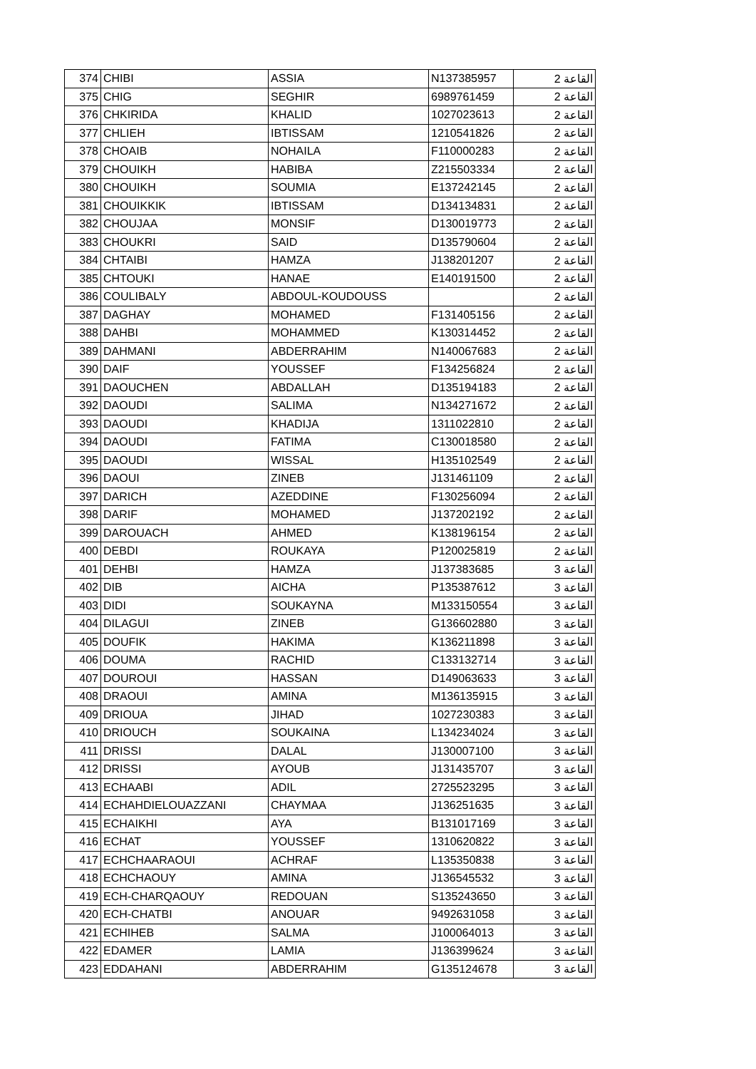| 374 | CHIBI | ASSIA | N137385957 | القاعة 2 |
| 375 | CHIG | SEGHIR | 6989761459 | القاعة 2 |
| 376 | CHKIRIDA | KHALID | 1027023613 | القاعة 2 |
| 377 | CHLIEH | IBTISSAM | 1210541826 | القاعة 2 |
| 378 | CHOAIB | NOHAILA | F110000283 | القاعة 2 |
| 379 | CHOUIKH | HABIBA | Z215503334 | القاعة 2 |
| 380 | CHOUIKH | SOUMIA | E137242145 | القاعة 2 |
| 381 | CHOUIKKIK | IBTISSAM | D134134831 | القاعة 2 |
| 382 | CHOUJAA | MONSIF | D130019773 | القاعة 2 |
| 383 | CHOUKRI | SAID | D135790604 | القاعة 2 |
| 384 | CHTAIBI | HAMZA | J138201207 | القاعة 2 |
| 385 | CHTOUKI | HANAE | E140191500 | القاعة 2 |
| 386 | COULIBALY | ABDOUL-KOUDOUSS | | القاعة 2 |
| 387 | DAGHAY | MOHAMED | F131405156 | القاعة 2 |
| 388 | DAHBI | MOHAMMED | K130314452 | القاعة 2 |
| 389 | DAHMANI | ABDERRAHIM | N140067683 | القاعة 2 |
| 390 | DAIF | YOUSSEF | F134256824 | القاعة 2 |
| 391 | DAOUCHEN | ABDALLAH | D135194183 | القاعة 2 |
| 392 | DAOUDI | SALIMA | N134271672 | القاعة 2 |
| 393 | DAOUDI | KHADIJA | 1311022810 | القاعة 2 |
| 394 | DAOUDI | FATIMA | C130018580 | القاعة 2 |
| 395 | DAOUDI | WISSAL | H135102549 | القاعة 2 |
| 396 | DAOUI | ZINEB | J131461109 | القاعة 2 |
| 397 | DARICH | AZEDDINE | F130256094 | القاعة 2 |
| 398 | DARIF | MOHAMED | J137202192 | القاعة 2 |
| 399 | DAROUACH | AHMED | K138196154 | القاعة 2 |
| 400 | DEBDI | ROUKAYA | P120025819 | القاعة 2 |
| 401 | DEHBI | HAMZA | J137383685 | القاعة 3 |
| 402 | DIB | AICHA | P135387612 | القاعة 3 |
| 403 | DIDI | SOUKAYNA | M133150554 | القاعة 3 |
| 404 | DILAGUI | ZINEB | G136602880 | القاعة 3 |
| 405 | DOUFIK | HAKIMA | K136211898 | القاعة 3 |
| 406 | DOUMA | RACHID | C133132714 | القاعة 3 |
| 407 | DOUROUI | HASSAN | D149063633 | القاعة 3 |
| 408 | DRAOUI | AMINA | M136135915 | القاعة 3 |
| 409 | DRIOUA | JIHAD | 1027230383 | القاعة 3 |
| 410 | DRIOUCH | SOUKAINA | L134234024 | القاعة 3 |
| 411 | DRISSI | DALAL | J130007100 | القاعة 3 |
| 412 | DRISSI | AYOUB | J131435707 | القاعة 3 |
| 413 | ECHAABI | ADIL | 2725523295 | القاعة 3 |
| 414 | ECHAHDIELOUAZZANI | CHAYMAA | J136251635 | القاعة 3 |
| 415 | ECHAIKHI | AYA | B131017169 | القاعة 3 |
| 416 | ECHAT | YOUSSEF | 1310620822 | القاعة 3 |
| 417 | ECHCHAARAOUI | ACHRAF | L135350838 | القاعة 3 |
| 418 | ECHCHAOUY | AMINA | J136545532 | القاعة 3 |
| 419 | ECH-CHARQAOUY | REDOUAN | S135243650 | القاعة 3 |
| 420 | ECH-CHATBI | ANOUAR | 9492631058 | القاعة 3 |
| 421 | ECHIHEB | SALMA | J100064013 | القاعة 3 |
| 422 | EDAMER | LAMIA | J136399624 | القاعة 3 |
| 423 | EDDAHANI | ABDERRAHIM | G135124678 | القاعة 3 |